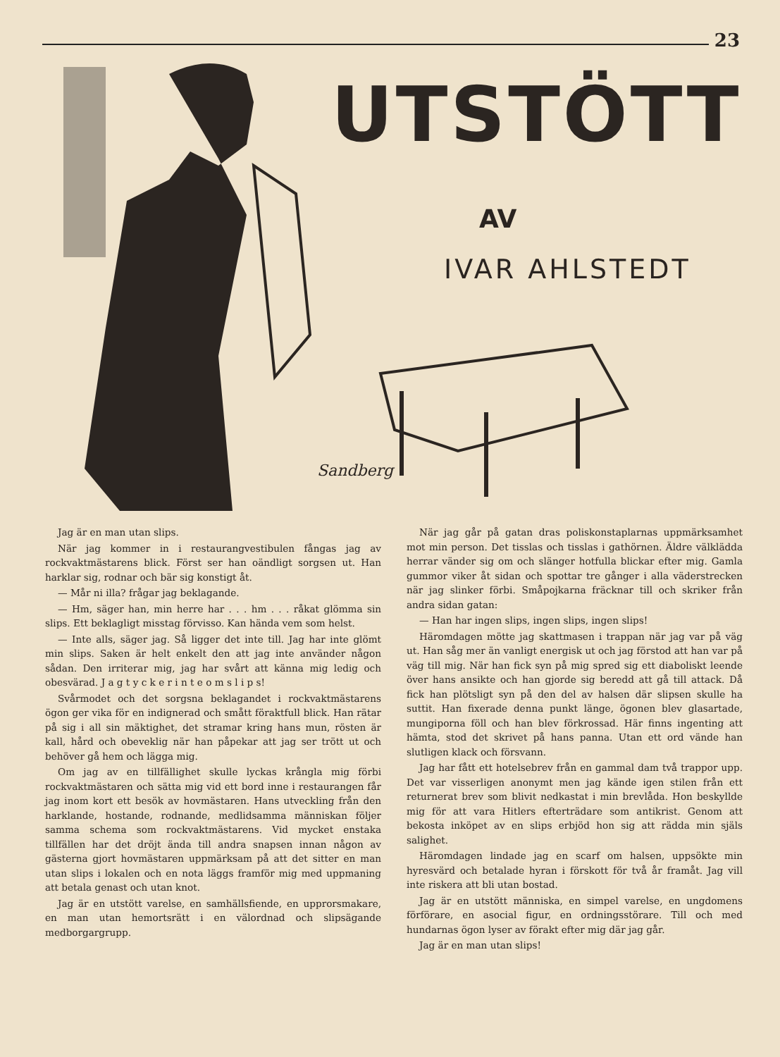23
Sandberg
UTSTÖTT
AV
IVAR AHLSTEDT
Jag är en man utan slips.
När jag kommer in i restaurangvestibulen fångas jag av rockvaktmästarens blick. Först ser han oändligt sorgsen ut. Han harklar sig, rodnar och bär sig konstigt åt.
— Mår ni illa? frågar jag beklagande.
— Hm, säger han, min herre har . . . hm . . . råkat glömma sin slips. Ett beklagligt misstag förvisso. Kan hända vem som helst.
— Inte alls, säger jag. Så ligger det inte till. Jag har inte glömt min slips. Saken är helt enkelt den att jag inte använder någon sådan. Den irriterar mig, jag har svårt att känna mig ledig och obesvärad. J a g t y c k e r i n t e o m s l i p s!
Svårmodet och det sorgsna beklagandet i rockvaktmästarens ögon ger vika för en indignerad och smått föraktfull blick. Han rätar på sig i all sin mäktighet, det stramar kring hans mun, rösten är kall, hård och obeveklig när han påpekar att jag ser trött ut och behöver gå hem och lägga mig.
Om jag av en tillfällighet skulle lyckas krångla mig förbi rockvaktmästaren och sätta mig vid ett bord inne i restaurangen får jag inom kort ett besök av hovmästaren. Hans utveckling från den harklande, hostande, rodnande, medlidsamma människan följer samma schema som rockvaktmästarens. Vid mycket enstaka tillfällen har det dröjt ända till andra snapsen innan någon av gästerna gjort hovmästaren uppmärksam på att det sitter en man utan slips i lokalen och en nota läggs framför mig med uppmaning att betala genast och utan knot.
Jag är en utstött varelse, en samhällsfiende, en upprorsmakare, en man utan hemortsrätt i en välordnad och slipsägande medborgargrupp.
När jag går på gatan dras poliskonstaplarnas uppmärksamhet mot min person. Det tisslas och tisslas i gathörnen. Äldre välklädda herrar vänder sig om och slänger hotfulla blickar efter mig. Gamla gummor viker åt sidan och spottar tre gånger i alla väderstrecken när jag slinker förbi. Småpojkarna fräcknar till och skriker från andra sidan gatan:
— Han har ingen slips, ingen slips, ingen slips!
Häromdagen mötte jag skattmasen i trappan när jag var på väg ut. Han såg mer än vanligt energisk ut och jag förstod att han var på väg till mig. När han fick syn på mig spred sig ett diaboliskt leende över hans ansikte och han gjorde sig beredd att gå till attack. Då fick han plötsligt syn på den del av halsen där slipsen skulle ha suttit. Han fixerade denna punkt länge, ögonen blev glasartade, mungiporna föll och han blev förkrossad. Här finns ingenting att hämta, stod det skrivet på hans panna. Utan ett ord vände han slutligen klack och försvann.
Jag har fått ett hotelsebrev från en gammal dam två trappor upp. Det var visserligen anonymt men jag kände igen stilen från ett returnerat brev som blivit nedkastat i min brevlåda. Hon beskyllde mig för att vara Hitlers efterträdare som antikrist. Genom att bekosta inköpet av en slips erbjöd hon sig att rädda min själs salighet.
Häromdagen lindade jag en scarf om halsen, uppsökte min hyresvärd och betalade hyran i förskott för två år framåt. Jag vill inte riskera att bli utan bostad.
Jag är en utstött människa, en simpel varelse, en ungdomens förförare, en asocial figur, en ordningsstörare. Till och med hundarnas ögon lyser av förakt efter mig där jag går.
Jag är en man utan slips!